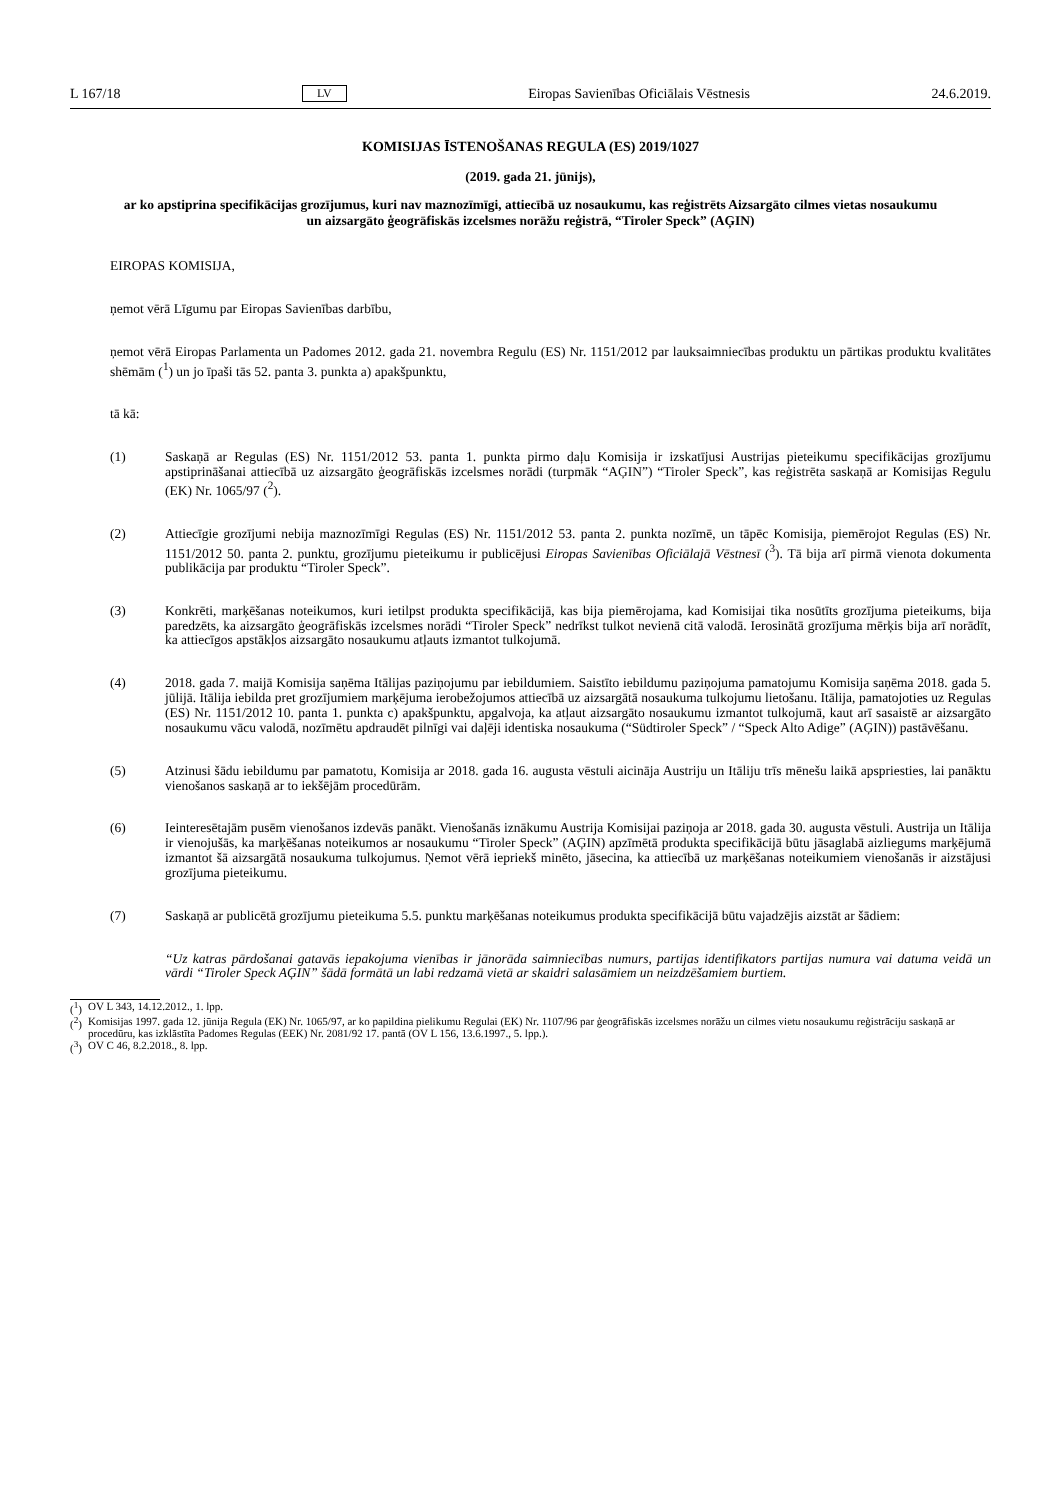L 167/18 LV Eiropas Savienības Oficiālais Vēstnesis 24.6.2019.
KOMISIJAS ĪSTENOŠANAS REGULA (ES) 2019/1027
(2019. gada 21. jūnijs),
ar ko apstiprina specifikācijas grozījumus, kuri nav maznozīmīgi, attiecībā uz nosaukumu, kas reģistrēts Aizsargāto cilmes vietas nosaukumu un aizsargāto ģeogrāfiskās izcelsmes norāžu reģistrā, “Tiroler Speck” (AĢIN)
EIROPAS KOMISIJA,
ņemot vērā Līgumu par Eiropas Savienības darbību,
ņemot vērā Eiropas Parlamenta un Padomes 2012. gada 21. novembra Regulu (ES) Nr. 1151/2012 par lauksaimniecības produktu un pārtikas produktu kvalitātes shēmām (<sup>1</sup>) un jo īpaši tās 52. panta 3. punkta a) apakšpunktu,
tā kā:
(1) Saskaņā ar Regulas (ES) Nr. 1151/2012 53. panta 1. punkta pirmo daļu Komisija ir izskatījusi Austrijas pieteikumu specifikācijas grozījumu apstiprināšanai attiecībā uz aizsargāto ģeogrāfiskās izcelsmes norādi (turpmāk “AĢIN”) “Tiroler Speck”, kas reģistrēta saskaņā ar Komisijas Regulu (EK) Nr. 1065/97 (<sup>2</sup>).
(2) Attiecīgie grozījumi nebija maznozīmīgi Regulas (ES) Nr. 1151/2012 53. panta 2. punkta nozīmē, un tāpēc Komisija, piemērojot Regulas (ES) Nr. 1151/2012 50. panta 2. punktu, grozījumu pieteikumu ir publicējusi Eiropas Savienības Oficiālajā Vēstnesī (<sup>3</sup>). Tā bija arī pirmā vienota dokumenta publikācija par produktu “Tiroler Speck”.
(3) Konkrēti, marķēšanas noteikumos, kuri ietilpst produkta specifikācijā, kas bija piemērojama, kad Komisijai tika nosūtīts grozījuma pieteikums, bija paredzēts, ka aizsargāto ģeogrāfiskās izcelsmes norādi “Tiroler Speck” nedrīkst tulkot nevienā citā valodā. Ierosinātā grozījuma mērķis bija arī norādīt, ka attiecīgos apstākļos aizsargāto nosaukumu atļauts izmantot tulkojumā.
(4) 2018. gada 7. maijā Komisija saņēma Itālijas paziņojumu par iebildumiem. Saistīto iebildumu paziņojuma pamatojumu Komisija saņēma 2018. gada 5. jūlijā. Itālija iebilda pret grozījumiem marķējuma ierobežojumos attiecībā uz aizsargātā nosaukuma tulkojumu lietošanu. Itālija, pamatojoties uz Regulas (ES) Nr. 1151/2012 10. panta 1. punkta c) apakšpunktu, apgalvoja, ka atļaut aizsargāto nosaukumu izmantot tulkojumā, kaut arī sasaistē ar aizsargāto nosaukumu vācu valodā, nozīmētu apdraudēt pilnīgi vai daļēji identiska nosaukuma (“Südtiroler Speck” / “Speck Alto Adige” (AĢIN)) pastāvēšanu.
(5) Atzinusi šādu iebildumu par pamatotu, Komisija ar 2018. gada 16. augusta vēstuli aicināja Austriju un Itāliju trīs mēnešu laikā apspriesties, lai panāktu vienošanos saskaņā ar to iekšējām procedūrām.
(6) Ieinteresētajām pusēm vienošanos izdevās panākt. Vienošanās iznākumu Austrija Komisijai paziņoja ar 2018. gada 30. augusta vēstuli. Austrija un Itālija ir vienojušās, ka marķēšanas noteikumos ar nosaukumu “Tiroler Speck” (AĢIN) apzīmētā produkta specifikācijā būtu jāsaglabā aizliegums marķējumā izmantot šā aizsargātā nosaukuma tulkojumus. Ņemot vērā iepriekš minēto, jāsecina, ka attiecībā uz marķēšanas noteikumiem vienošanās ir aizstājusi grozījuma pieteikumu.
(7) Saskaņā ar publicētā grozījumu pieteikuma 5.5. punktu marķēšanas noteikumus produkta specifikācijā būtu vajadzējis aizstāt ar šādiem:
“Uz katras pārdošanai gatavās iepakojuma vienības ir jānorāda saimniecības numurs, partijas identifikators partijas numura vai datuma veidā un vārdi “Tiroler Speck AĢIN” šādā formātā un labi redzamā vietā ar skaidri salasāmiem un neizdzē­šamiem burtiem.
(<sup>1</sup>) OV L 343, 14.12.2012., 1. lpp.
(<sup>2</sup>) Komisijas 1997. gada 12. jūnija Regula (EK) Nr. 1065/97, ar ko papildina pielikumu Regulai (EK) Nr. 1107/96 par ģeogrāfiskās izcelsmes norāžu un cilmes vietu nosaukumu reģistrāciju saskaņā ar procedūru, kas izklāstīta Padomes Regulas (EEK) Nr. 2081/92 17. pantā (OV L 156, 13.6.1997., 5. lpp.).
(<sup>3</sup>) OV C 46, 8.2.2018., 8. lpp.